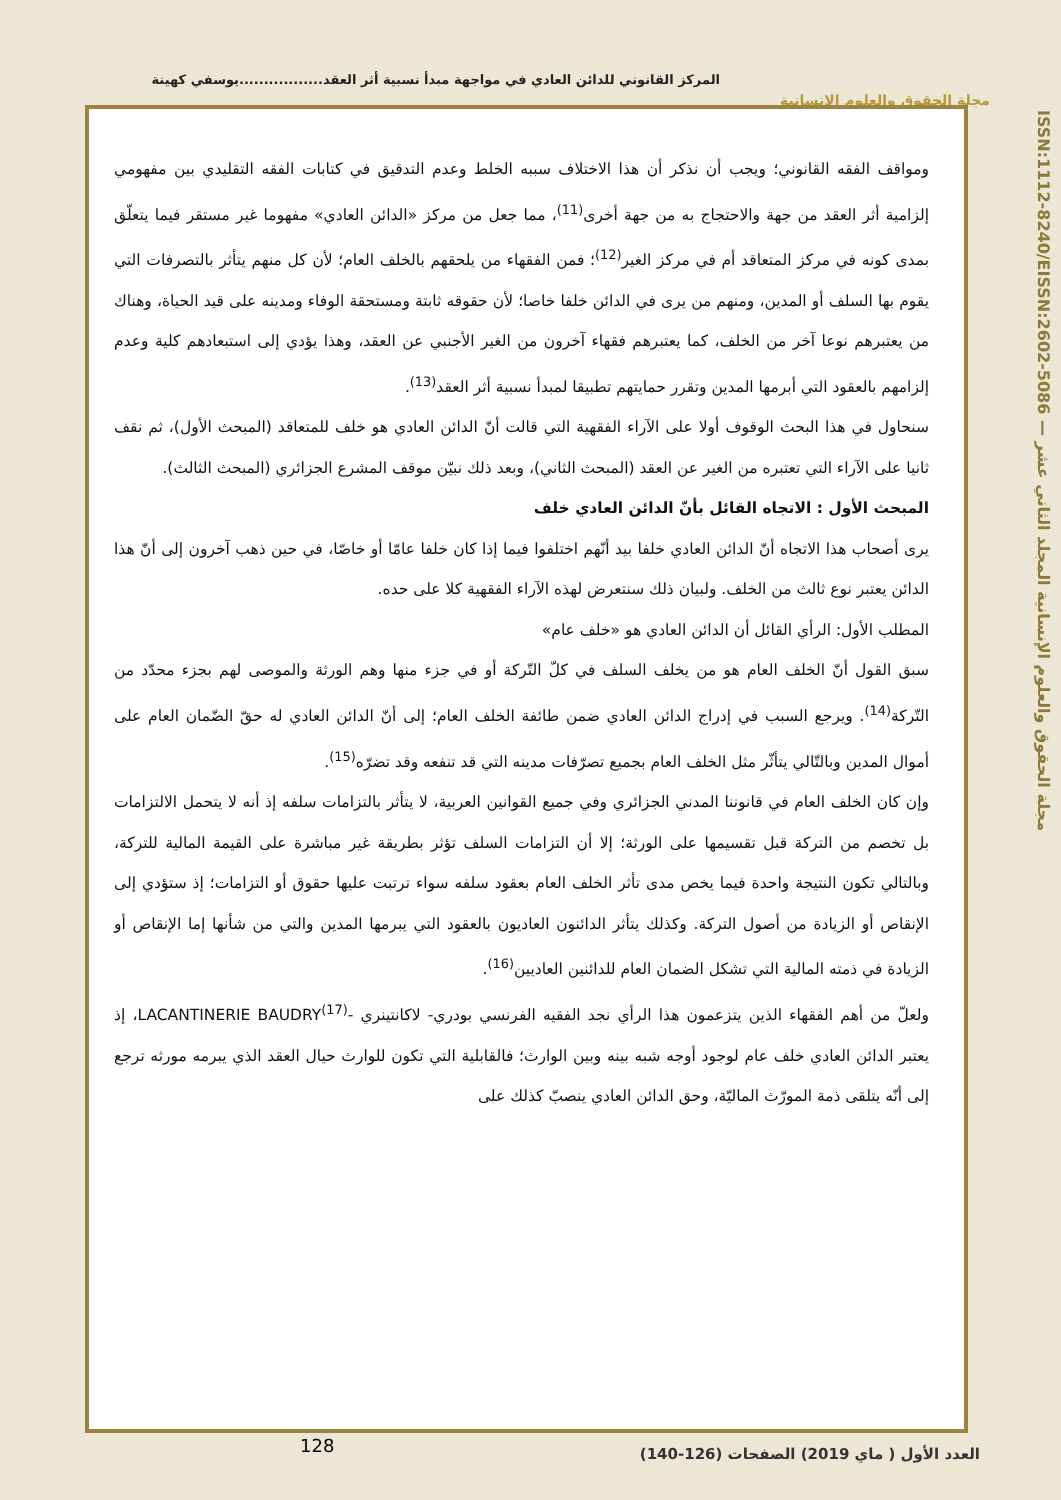المركز القانوني للدائن العادي في مواجهة مبدأ نسبية أثر العقد.................يوسفي كهينة
مجلة الحقوق والعلوم الانسانية
ISSN:1112-8240/EISSN:2602-5086 — مجلة الحقوق والعلوم الإنسانية المجلد الثاني عشر
ومواقف الفقه القانوني؛ ويجب أن نذكر أن هذا الاختلاف سببه الخلط وعدم التدقيق في كتابات الفقه التقليدي بين مفهومي إلزامية أثر العقد من جهة والاحتجاج به من جهة أخرى<sup>(11)</sup>، مما جعل من مركز «الدائن العادي» مفهوما غير مستقر فيما يتعلّق بمدى كونه في مركز المتعاقد أم في مركز الغير<sup>(12)</sup>؛ فمن الفقهاء من يلحقهم بالخلف العام؛ لأن كل منهم يتأثر بالتصرفات التي يقوم بها السلف أو المدين، ومنهم من يرى في الدائن خلفا خاصا؛ لأن حقوقه ثابتة ومستحقة الوفاء ومدينه على قيد الحياة، وهناك من يعتبرهم نوعا آخر من الخلف، كما يعتبرهم فقهاء آخرون من الغير الأجنبي عن العقد، وهذا يؤدي إلى استبعادهم كلية وعدم إلزامهم بالعقود التي أبرمها المدين وتقرر حمايتهم تطبيقا لمبدأ نسبية أثر العقد<sup>(13)</sup>.
سنحاول في هذا البحث الوقوف أولا على الآراء الفقهية التي قالت أنّ الدائن العادي هو خلف للمتعاقد (المبحث الأول)، ثم نقف ثانيا على الآراء التي تعتبره من الغير عن العقد (المبحث الثاني)، وبعد ذلك نبيّن موقف المشرع الجزائري (المبحث الثالث).
المبحث الأول : الاتجاه القائل بأنّ الدائن العادي خلف
يرى أصحاب هذا الاتجاه أنّ الدائن العادي خلفا بيد أنّهم اختلفوا فيما إذا كان خلفا عامّا أو خاصّا، في حين ذهب آخرون إلى أنّ هذا الدائن يعتبر نوع ثالث من الخلف. ولبيان ذلك سنتعرض لهذه الآراء الفقهية كلا على حده.
المطلب الأول: الرأي القائل أن الدائن العادي هو «خلف عام»
سبق القول أنّ الخلف العام هو من يخلف السلف في كلّ التّركة أو في جزء منها وهم الورثة والموصى لهم بجزء محدّد من التّركة<sup>(14)</sup>. ويرجع السبب في إدراج الدائن العادي ضمن طائفة الخلف العام؛ إلى أنّ الدائن العادي له حقّ الضّمان العام على أموال المدين وبالتّالي يتأثّر مثل الخلف العام بجميع تصرّفات مدينه التي قد تنفعه وقد تضرّه<sup>(15)</sup>.
وإن كان الخلف العام في قانوننا المدني الجزائري وفي جميع القوانين العربية، لا يتأثر بالتزامات سلفه إذ أنه لا يتحمل الالتزامات بل تخصم من التركة قبل تقسيمها على الورثة؛ إلا أن التزامات السلف تؤثر بطريقة غير مباشرة على القيمة المالية للتركة، وبالتالي تكون النتيجة واحدة فيما يخص مدى تأثر الخلف العام بعقود سلفه سواء ترتبت عليها حقوق أو التزامات؛ إذ ستؤدي إلى الإنقاص أو الزيادة من أصول التركة. وكذلك يتأثر الدائنون العاديون بالعقود التي يبرمها المدين والتي من شأنها إما الإنقاص أو الزيادة في ذمته المالية التي تشكل الضمان العام للدائنين العاديين<sup>(16)</sup>.
ولعلّ من أهم الفقهاء الذين يتزعمون هذا الرأي نجد الفقيه الفرنسي بودري- لاكانتينري -LACANTINERIE BAUDRY<sup>(17)</sup>، إذ يعتبر الدائن العادي خلف عام لوجود أوجه شبه بينه وبين الوارث؛ فالقابلية التي تكون للوارث حيال العقد الذي يبرمه مورثه ترجع إلى أنّه يتلقى ذمة المورّث الماليّة، وحق الدائن العادي ينصبّ كذلك على
128
العدد الأول ( ماي 2019) الصفحات (126-140)